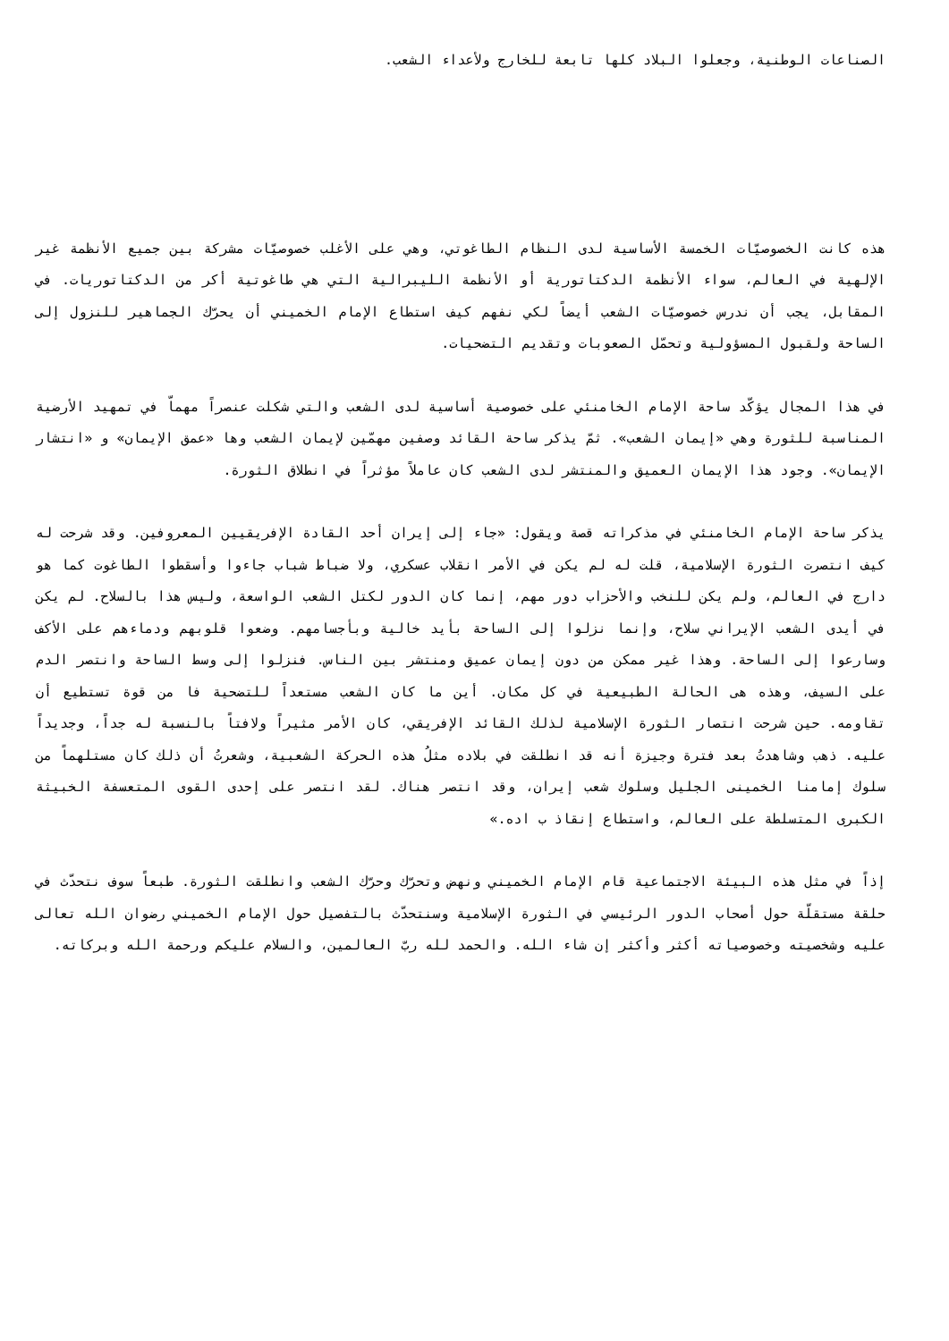الصناعات الوطنية، وجعلوا البلاد كلها تابعة للخارج ولأعداء الشعب.
هذه كانت الخصوصيّات الخمسة الأساسية لدى النظام الطاغوتي، وهي على الأغلب خصوصيّات مشركة بين جميع الأنظمة غير الإلهية في العالم، سواء الأنظمة الدكتاتورية أو الأنظمة الليبرالية التي هي طاغوتية أكر من الدكتاتوريات. في المقابل، يجب أن ندرس خصوصيّات الشعب أيضاً لكي نفهم كيف استطاع الإمام الخميني أن يحرّك الجماهير للنزول إلى الساحة ولقبول المسؤولية وتحمّل الصعوبات وتقديم التضحيات.
في هذا المجال يؤكّد ساحة الإمام الخامنئي على خصوصية أساسية لدى الشعب والتي شكلت عنصراً مهماّ في تمهيد الأرضية المناسبة للثورة وهي «إيمان الشعب». ثمّ يذكر ساحة القائد وصفين مهمّين لإيمان الشعب وها «عمق الإيمان» و «انتشار الإيمان». وجود هذا الإيمان العميق والمنتشر لدى الشعب كان عاملاً مؤثراً في انطلاق الثورة.
يذكر ساحة الإمام الخامنئي في مذكراته قصة ويقول: «جاء إلى إيران أحد القادة الإفريقيين المعروفين. وقد شرحت له كيف انتصرت الثورة الإسلامية، قلت له لم يكن في الأمر انقلاب عسكري، ولا ضباط شباب جاءوا وأسقطوا الطاغوت كما هو دارج في العالم، ولم يكن للنخب والأحزاب دور مهم، إنما كان الدور لكتل الشعب الواسعة، وليس هذا بالسلاح. لم يكن في أيدى الشعب الإيراني سلاح، وإنما نزلوا إلى الساحة بأيد خالية وبأجسامهم. وضعوا قلوبهم ودماءهم على الأكف وسارعوا إلى الساحة. وهذا غير ممكن من دون إيمان عميق ومنتشر بين الناس. فنزلوا إلى وسط الساحة وانتصر الدم على السيف، وهذه هى الحالة الطبيعية في كل مكان. أين ما كان الشعب مستعداً للتضحية فا من قوة تستطيع أن تقاومه. حين شرحت انتصار الثورة الإسلامية لذلك القائد الإفريقي، كان الأمر مثيراً ولافتاً بالنسبة له جداً، وجديداً عليه. ذهب وشاهدتُ بعد فترة وجيزة أنه قد انطلقت في بلاده مثلُ هذه الحركة الشعبية، وشعرتُ أن ذلك كان مستلهماً من سلوك إمامنا الخمينى الجليل وسلوك شعب إيران، وقد انتصر هناك. لقد انتصر على إحدى القوى المتعسفة الخبيثة الكبرى المتسلطة على العالم، واستطاع إنقاذ ب اده.»
إذاً في مثل هذه البيئة الاجتماعية قام الإمام الخميني ونهض وتحرّك وحرّك الشعب وانطلقت الثورة. طبعاً سوف نتحدّث في حلقة مستقلّة حول أصحاب الدور الرئيسي في الثورة الإسلامية وسنتحدّث بالتفصيل حول الإمام الخميني رضوان الله تعالى عليه وشخصيته وخصوصياته أكثر وأكثر إن شاء الله. والحمد لله ربّ العالمين، والسلام عليكم ورحمة الله وبركاته.